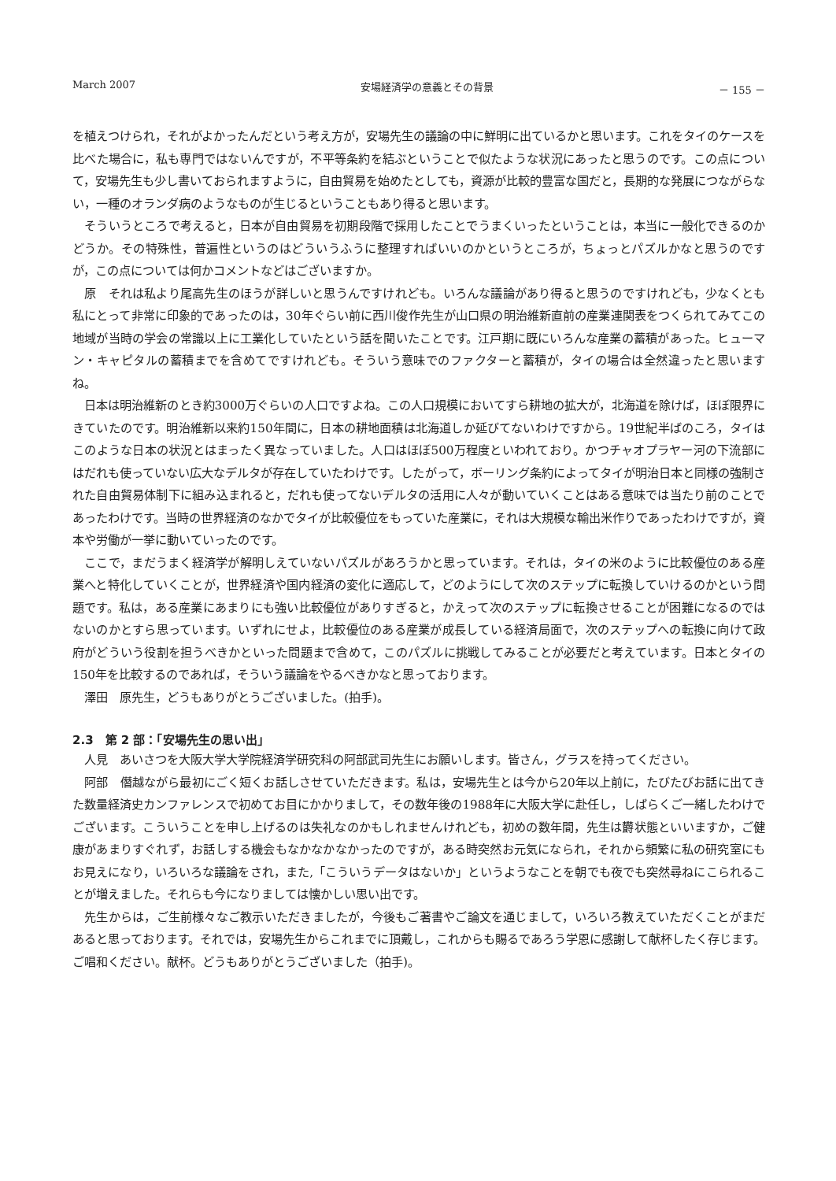March 2007 安場経済学の意義とその背景 － 155 －
を植えつけられ，それがよかったんだという考え方が，安場先生の議論の中に鮮明に出ているかと思います。これをタイのケースを比べた場合に，私も専門ではないんですが，不平等条約を結ぶということで似たような状況にあったと思うのです。この点について，安場先生も少し書いておられますように，自由貿易を始めたとしても，資源が比較的豊富な国だと，長期的な発展につながらない，一種のオランダ病のようなものが生じるということもあり得ると思います。
そういうところで考えると，日本が自由貿易を初期段階で採用したことでうまくいったということは，本当に一般化できるのかどうか。その特殊性，普遍性というのはどういうふうに整理すればいいのかというところが，ちょっとパズルかなと思うのですが，この点については何かコメントなどはございますか。
原　それは私より尾高先生のほうが詳しいと思うんですけれども。いろんな議論があり得ると思うのですけれども，少なくとも私にとって非常に印象的であったのは，30年ぐらい前に西川俊作先生が山口県の明治維新直前の産業連関表をつくられてみてこの地域が当時の学会の常識以上に工業化していたという話を聞いたことです。江戸期に既にいろんな産業の蓄積があった。ヒューマン・キャピタルの蓄積までを含めてですけれども。そういう意味でのファクターと蓄積が，タイの場合は全然違ったと思いますね。
日本は明治維新のとき約3000万ぐらいの人口ですよね。この人口規模においてすら耕地の拡大が，北海道を除けば，ほぼ限界にきていたのです。明治維新以来約150年間に，日本の耕地面積は北海道しか延びてないわけですから。19世紀半ばのころ，タイはこのような日本の状況とはまったく異なっていました。人口はほぼ500万程度といわれており。かつチャオプラヤー河の下流部にはだれも使っていない広大なデルタが存在していたわけです。したがって，ボーリング条約によってタイが明治日本と同様の強制された自由貿易体制下に組み込まれると，だれも使ってないデルタの活用に人々が動いていくことはある意味では当たり前のことであったわけです。当時の世界経済のなかでタイが比較優位をもっていた産業に，それは大規模な輸出米作りであったわけですが，資本や労働が一挙に動いていったのです。
ここで，まだうまく経済学が解明しえていないパズルがあろうかと思っています。それは，タイの米のように比較優位のある産業へと特化していくことが，世界経済や国内経済の変化に適応して，どのようにして次のステップに転換していけるのかという問題です。私は，ある産業にあまりにも強い比較優位がありすぎると，かえって次のステップに転換させることが困難になるのではないのかとすら思っています。いずれにせよ，比較優位のある産業が成長している経済局面で，次のステップへの転換に向けて政府がどういう役割を担うべきかといった問題まで含めて，このパズルに挑戦してみることが必要だと考えています。日本とタイの150年を比較するのであれば，そういう議論をやるべきかなと思っております。
澤田　原先生，どうもありがとうございました。(拍手)。
2.3　第 2 部：「安場先生の思い出」
人見　あいさつを大阪大学大学院経済学研究科の阿部武司先生にお願いします。皆さん，グラスを持ってください。
阿部　僭越ながら最初にごく短くお話しさせていただきます。私は，安場先生とは今から20年以上前に，たびたびお話に出てきた数量経済史カンファレンスで初めてお目にかかりまして，その数年後の1988年に大阪大学に赴任し，しばらくご一緒したわけでございます。こういうことを申し上げるのは失礼なのかもしれませんけれども，初めの数年間，先生は欝状態といいますか，ご健康があまりすぐれず，お話しする機会もなかなかなかったのですが，ある時突然お元気になられ，それから頻繁に私の研究室にもお見えになり，いろいろな議論をされ，また,「こういうデータはないか」というようなことを朝でも夜でも突然尋ねにこられることが増えました。それらも今になりましては懐かしい思い出です。
先生からは，ご生前様々なご教示いただきましたが，今後もご著書やご論文を通じまして，いろいろ教えていただくことがまだあると思っております。それでは，安場先生からこれまでに頂戴し，これからも賜るであろう学恩に感謝して献杯したく存じます。ご唱和ください。献杯。どうもありがとうございました（拍手)。